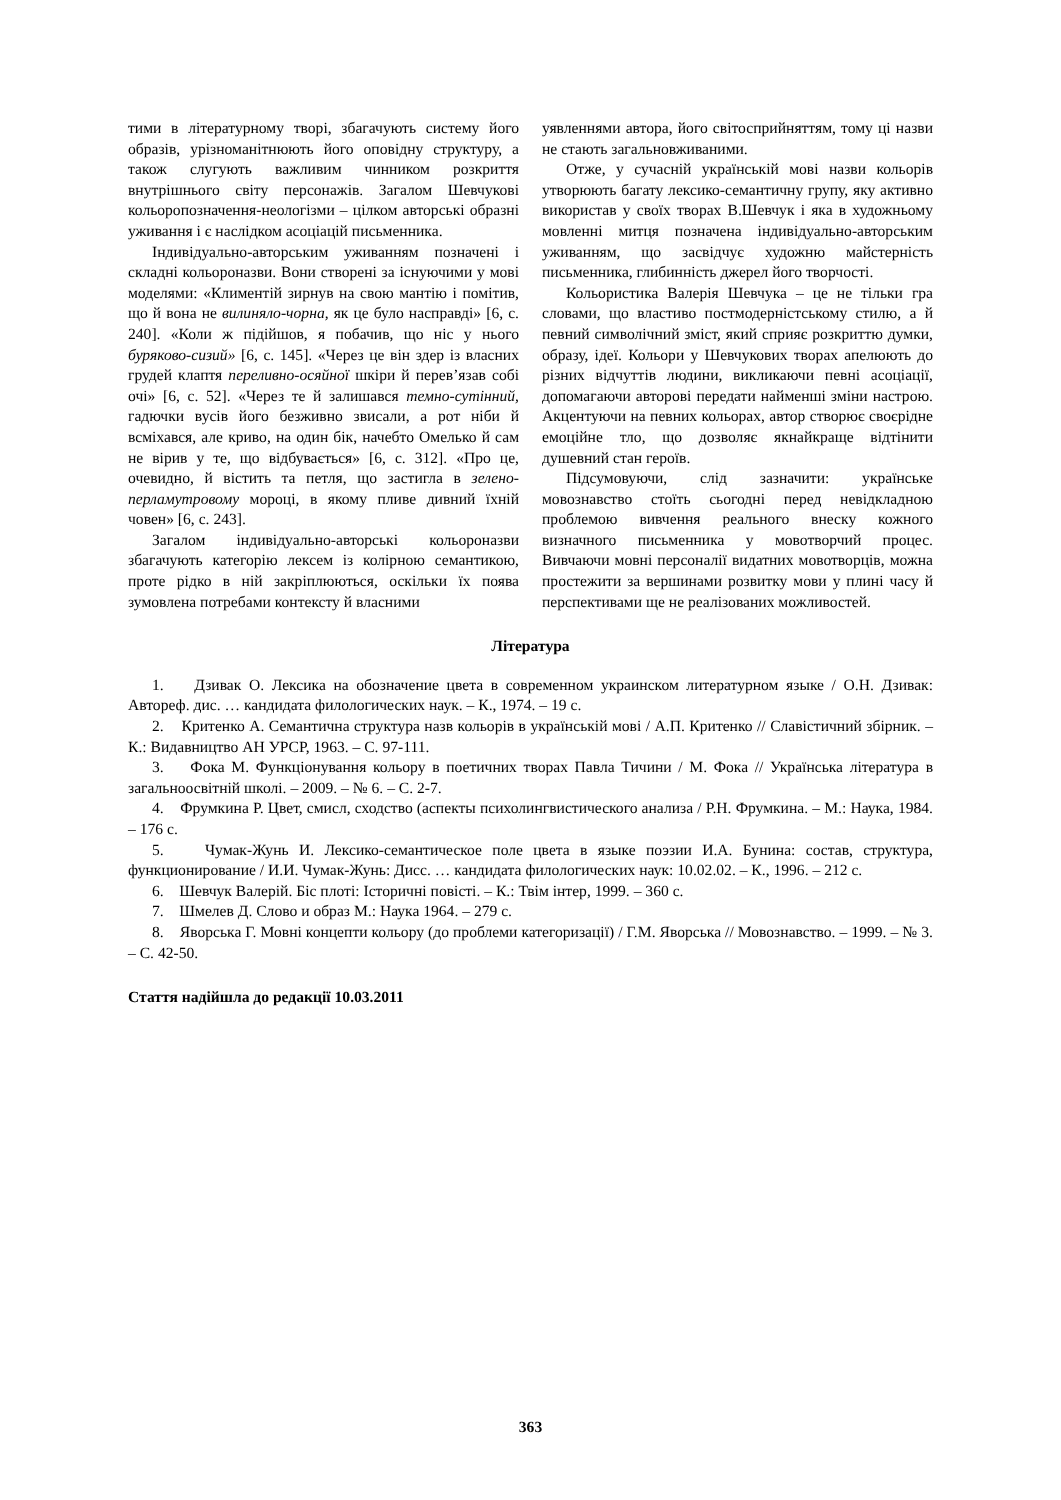тими в літературному творі, збагачують систему його образів, урізноманітнюють його оповідну структуру, а також слугують важливим чинником розкриття внутрішнього світу персонажів. Загалом Шевчукові кольоропозначення-неологізми – цілком авторські образні уживання і є наслідком асоціацій письменника.
Індивідуально-авторським уживанням позначені і складні кольороназви. Вони створені за існуючими у мові моделями: «Климентій зирнув на свою мантію і помітив, що й вона не вилиняло-чорна, як це було насправді» [6, с. 240]. «Коли ж підійшов, я побачив, що ніс у нього буряково-сизий» [6, с. 145]. «Через це він здер із власних грудей клаптя переливно-осяйної шкіри й перев’язав собі очі» [6, с. 52]. «Через те й залишався темно-сутінний, гадючки вусів його безживно звисали, а рот ніби й всміхався, але криво, на один бік, начебто Омелько й сам не вірив у те, що відбувається» [6, с. 312]. «Про це, очевидно, й вістить та петля, що застигла в зелено-перламутровому мороці, в якому пливе дивний їхній човен» [6, с. 243].
Загалом індивідуально-авторські кольороназви збагачують категорію лексем із колірною семантикою, проте рідко в ній закріплюються, оскільки їх поява зумовлена потребами контексту й власними
уявленнями автора, його світосприйняттям, тому ці назви не стають загальновживаними.
Отже, у сучасній українській мові назви кольорів утворюють багату лексико-семантичну групу, яку активно використав у своїх творах В.Шевчук і яка в художньому мовленні митця позначена індивідуально-авторським уживанням, що засвідчує художню майстерність письменника, глибинність джерел його творчості.
Кольористика Валерія Шевчука – це не тільки гра словами, що властиво постмодерністському стилю, а й певний символічний зміст, який сприяє розкриттю думки, образу, ідеї. Кольори у Шевчукових творах апелюють до різних відчуттів людини, викликаючи певні асоціації, допомагаючи авторові передати найменші зміни настрою. Акцентуючи на певних кольорах, автор створює своєрідне емоційне тло, що дозволяє якнайкраще відтінити душевний стан героїв.
Підсумовуючи, слід зазначити: українське мовознавство стоїть сьогодні перед невідкладною проблемою вивчення реального внеску кожного визначного письменника у мовотворчий процес. Вивчаючи мовні персоналії видатних мовотворців, можна простежити за вершинами розвитку мови у плині часу й перспективами ще не реалізованих можливостей.
Література
1. Дзивак О. Лексика на обозначение цвета в современном украинском литературном языке / О.Н. Дзивак: Автореф. дис. … кандидата филологических наук. – К., 1974. – 19 с.
2. Критенко А. Семантична структура назв кольорів в українській мові / А.П. Критенко // Славістичний збірник. – К.: Видавництво АН УРСР, 1963. – С. 97-111.
3. Фока М. Функціонування кольору в поетичних творах Павла Тичини / М. Фока // Українська література в загальноосвітній школі. – 2009. – № 6. – С. 2-7.
4. Фрумкина Р. Цвет, смисл, сходство (аспекты психолингвистического анализа / Р.Н. Фрумкина. – М.: Наука, 1984. – 176 с.
5. Чумак-Жунь И. Лексико-семантическое поле цвета в языке поэзии И.А. Бунина: состав, структура, функционирование / И.И. Чумак-Жунь: Дисс. … кандидата филологических наук: 10.02.02. – К., 1996. – 212 с.
6. Шевчук Валерій. Біс плоті: Історичні повісті. – К.: Твім інтер, 1999. – 360 с.
7. Шмелев Д. Слово и образ М.: Наука 1964. – 279 с.
8. Яворська Г. Мовні концепти кольору (до проблеми категоризації) / Г.М. Яворська // Мовознавство. – 1999. – № 3. – С. 42-50.
Стаття надійшла до редакції 10.03.2011
363